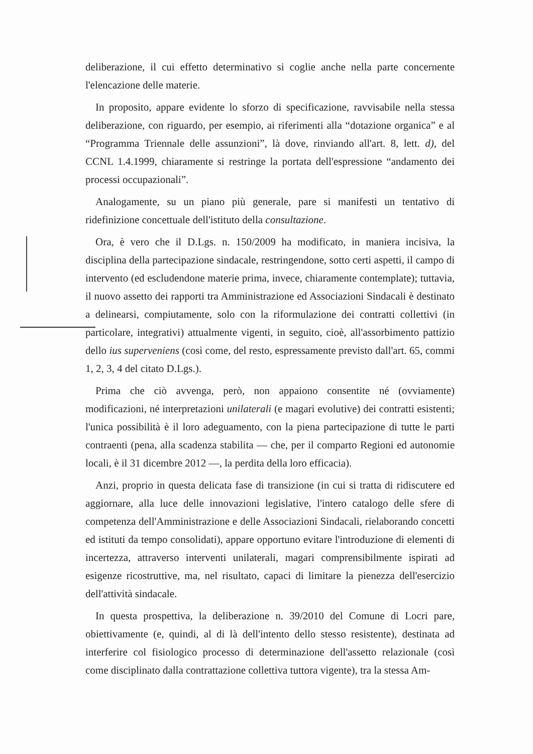deliberazione, il cui effetto determinativo si coglie anche nella parte concernente l'elencazione delle materie.
In proposito, appare evidente lo sforzo di specificazione, ravvisabile nella stessa deliberazione, con riguardo, per esempio, ai riferimenti alla “dotazione organica” e al “Programma Triennale delle assunzioni”, là dove, rinviando all'art. 8, lett. d), del CCNL 1.4.1999, chiaramente si restringe la portata dell'espressione “andamento dei processi occupazionali”.
Analogamente, su un piano più generale, pare si manifesti un tentativo di ridefinizione concettuale dell'istituto della consultazione.
Ora, è vero che il D.Lgs. n. 150/2009 ha modificato, in maniera incisiva, la disciplina della partecipazione sindacale, restringendone, sotto certi aspetti, il campo di intervento (ed escludendone materie prima, invece, chiaramente contemplate); tuttavia, il nuovo assetto dei rapporti tra Amministrazione ed Associazioni Sindacali è destinato a delinearsi, compiutamente, solo con la riformulazione dei contratti collettivi (in particolare, integrativi) attualmente vigenti, in seguito, cioè, all'assorbimento pattizio dello ius superveniens (così come, del resto, espressamente previsto dall'art. 65, commi 1, 2, 3, 4 del citato D.Lgs.).
Prima che ciò avvenga, però, non appaiono consentite né (ovviamente) modificazioni, né interpretazioni unilaterali (e magari evolutive) dei contratti esistenti; l'unica possibilità è il loro adeguamento, con la piena partecipazione di tutte le parti contraenti (pena, alla scadenza stabilita — che, per il comparto Regioni ed autonomie locali, è il 31 dicembre 2012 —, la perdita della loro efficacia).
Anzi, proprio in questa delicata fase di transizione (in cui si tratta di ridiscutere ed aggiornare, alla luce delle innovazioni legislative, l'intero catalogo delle sfere di competenza dell'Amministrazione e delle Associazioni Sindacali, rielaborando concetti ed istituti da tempo consolidati), appare opportuno evitare l'introduzione di elementi di incertezza, attraverso interventi unilaterali, magari comprensibilmente ispirati ad esigenze ricostruttive, ma, nel risultato, capaci di limitare la pienezza dell'esercizio dell'attività sindacale.
In questa prospettiva, la deliberazione n. 39/2010 del Comune di Locri pare, obiettivamente (e, quindi, al di là dell'intento dello stesso resistente), destinata ad interferire col fisiologico processo di determinazione dell'assetto relazionale (così come disciplinato dalla contrattazione collettiva tuttora vigente), tra la stessa Am-